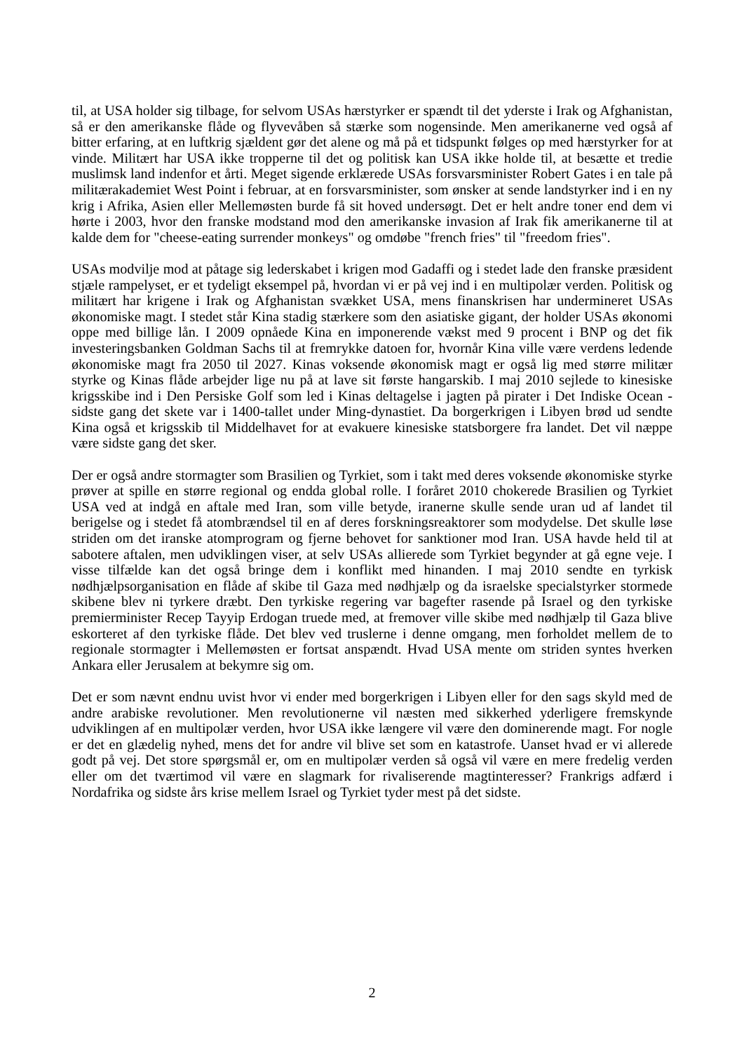til, at USA holder sig tilbage, for selvom USAs hærstyrker er spændt til det yderste i Irak og Afghanistan, så er den amerikanske flåde og flyvevåben så stærke som nogensinde. Men amerikanerne ved også af bitter erfaring, at en luftkrig sjældent gør det alene og må på et tidspunkt følges op med hærstyrker for at vinde. Militært har USA ikke tropperne til det og politisk kan USA ikke holde til, at besætte et tredie muslimsk land indenfor et årti. Meget sigende erklærede USAs forsvarsminister Robert Gates i en tale på militærakademiet West Point i februar, at en forsvarsminister, som ønsker at sende landstyrker ind i en ny krig i Afrika, Asien eller Mellemøsten burde få sit hoved undersøgt. Det er helt andre toner end dem vi hørte i 2003, hvor den franske modstand mod den amerikanske invasion af Irak fik amerikanerne til at kalde dem for "cheese-eating surrender monkeys" og omdøbe "french fries" til "freedom fries".
USAs modvilje mod at påtage sig lederskabet i krigen mod Gadaffi og i stedet lade den franske præsident stjæle rampelyset, er et tydeligt eksempel på, hvordan vi er på vej ind i en multipolær verden. Politisk og militært har krigene i Irak og Afghanistan svækket USA, mens finanskrisen har undermineret USAs økonomiske magt. I stedet står Kina stadig stærkere som den asiatiske gigant, der holder USAs økonomi oppe med billige lån. I 2009 opnåede Kina en imponerende vækst med 9 procent i BNP og det fik investeringsbanken Goldman Sachs til at fremrykke datoen for, hvornår Kina ville være verdens ledende økonomiske magt fra 2050 til 2027. Kinas voksende økonomisk magt er også lig med større militær styrke og Kinas flåde arbejder lige nu på at lave sit første hangarskib. I maj 2010 sejlede to kinesiske krigsskibe ind i Den Persiske Golf som led i Kinas deltagelse i jagten på pirater i Det Indiske Ocean - sidste gang det skete var i 1400-tallet under Ming-dynastiet. Da borgerkrigen i Libyen brød ud sendte Kina også et krigsskib til Middelhavet for at evakuere kinesiske statsborgere fra landet. Det vil næppe være sidste gang det sker.
Der er også andre stormagter som Brasilien og Tyrkiet, som i takt med deres voksende økonomiske styrke prøver at spille en større regional og endda global rolle. I foråret 2010 chokerede Brasilien og Tyrkiet USA ved at indgå en aftale med Iran, som ville betyde, iranerne skulle sende uran ud af landet til berigelse og i stedet få atombrændsel til en af deres forskningsreaktorer som modydelse. Det skulle løse striden om det iranske atomprogram og fjerne behovet for sanktioner mod Iran. USA havde held til at sabotere aftalen, men udviklingen viser, at selv USAs allierede som Tyrkiet begynder at gå egne veje. I visse tilfælde kan det også bringe dem i konflikt med hinanden. I maj 2010 sendte en tyrkisk nødhjælpsorganisation en flåde af skibe til Gaza med nødhjælp og da israelske specialstyrker stormede skibene blev ni tyrkere dræbt. Den tyrkiske regering var bagefter rasende på Israel og den tyrkiske premierminister Recep Tayyip Erdogan truede med, at fremover ville skibe med nødhjælp til Gaza blive eskorteret af den tyrkiske flåde. Det blev ved truslerne i denne omgang, men forholdet mellem de to regionale stormagter i Mellemøsten er fortsat anspændt. Hvad USA mente om striden syntes hverken Ankara eller Jerusalem at bekymre sig om.
Det er som nævnt endnu uvist hvor vi ender med borgerkrigen i Libyen eller for den sags skyld med de andre arabiske revolutioner. Men revolutionerne vil næsten med sikkerhed yderligere fremskynde udviklingen af en multipolær verden, hvor USA ikke længere vil være den dominerende magt. For nogle er det en glædelig nyhed, mens det for andre vil blive set som en katastrofe. Uanset hvad er vi allerede godt på vej. Det store spørgsmål er, om en multipolær verden så også vil være en mere fredelig verden eller om det tværtimod vil være en slagmark for rivaliserende magtinteresser? Frankrigs adfærd i Nordafrika og sidste års krise mellem Israel og Tyrkiet tyder mest på det sidste.
2